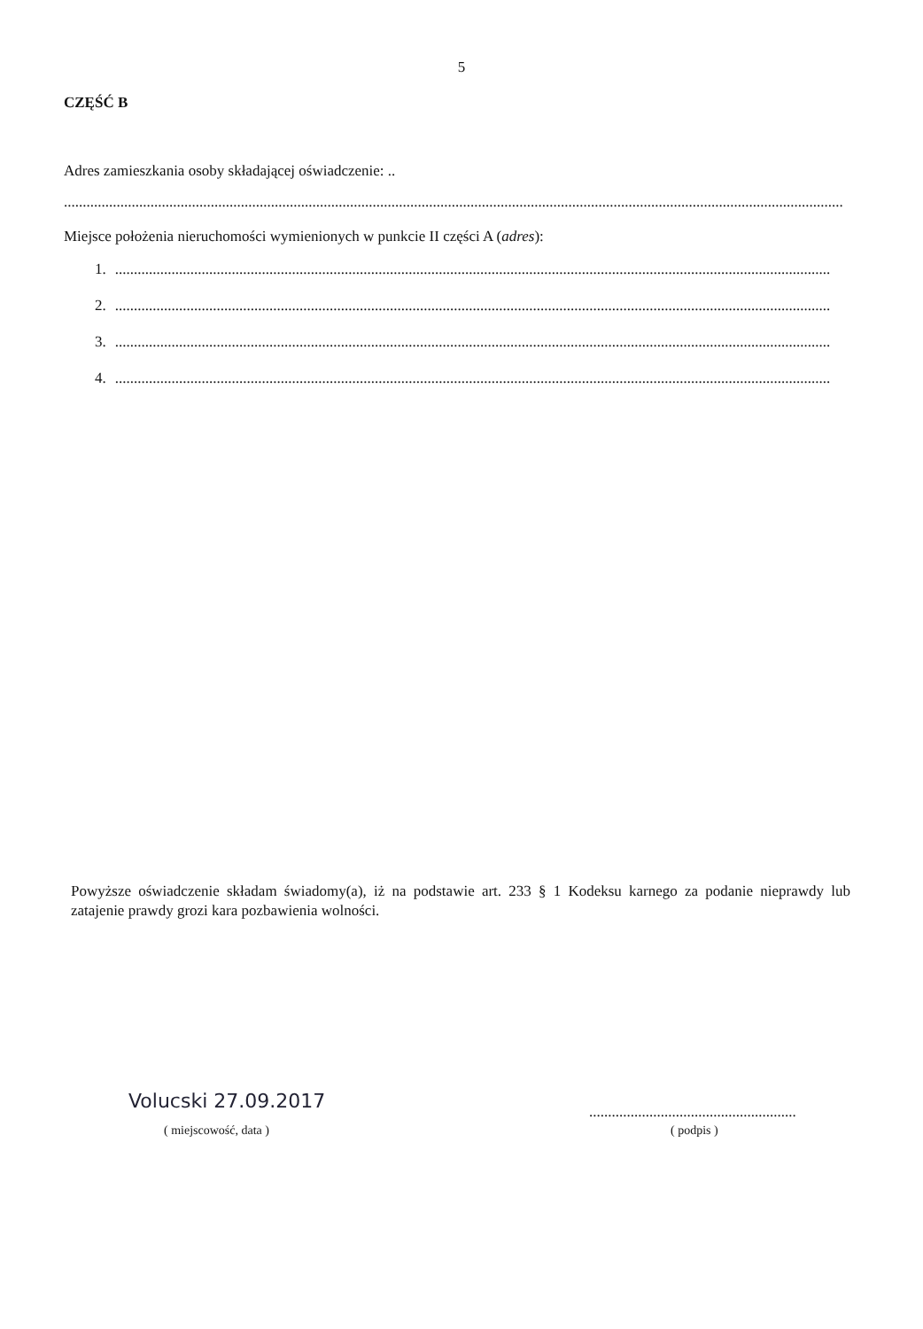5
CZĘŚĆ B
Adres zamieszkania osoby składającej oświadczenie: ..
......................................................................................................................................................................................................................
Miejsce położenia nieruchomości wymienionych w punkcie II części A (adres):
1...............................................................................................................................................................................................
2...............................................................................................................................................................................................
3...............................................................................................................................................................................................
4...............................................................................................................................................................................................
Powyższe oświadczenie składam świadomy(a), iż na podstawie art. 233 § 1 Kodeksu karnego za podanie nieprawdy lub zatajenie prawdy grozi kara pozbawienia wolności.
Volucski 27.09.2017
( miejscowość, data )
.......................................................
( podpis )